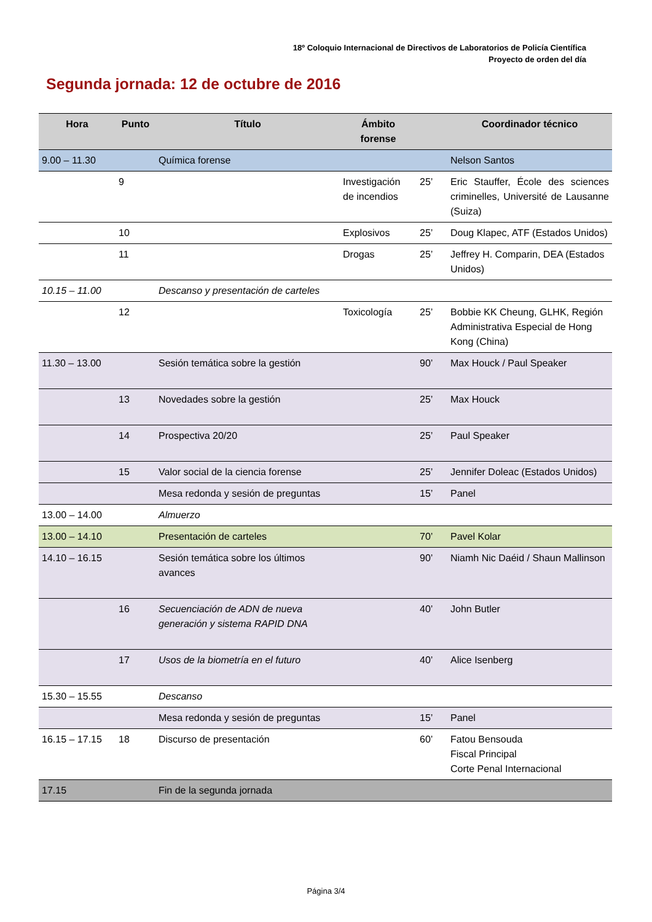18º Coloquio Internacional de Directivos de Laboratorios de Policía Científica
Proyecto de orden del día
Segunda jornada: 12 de octubre de 2016
| Hora | Punto | Título | Ámbito forense | | Coordinador técnico |
| --- | --- | --- | --- | --- | --- |
| 9.00 – 11.30 | | Química forense | | | Nelson Santos |
| | 9 | | Investigación de incendios | 25’ | Eric Stauffer, École des sciences criminelles, Université de Lausanne (Suiza) |
| | 10 | | Explosivos | 25’ | Doug Klapec, ATF (Estados Unidos) |
| | 11 | | Drogas | 25’ | Jeffrey H. Comparin, DEA (Estados Unidos) |
| 10.15 – 11.00 | | Descanso y presentación de carteles | | | |
| | 12 | | Toxicología | 25’ | Bobbie KK Cheung, GLHK, Región Administrativa Especial de Hong Kong (China) |
| 11.30 – 13.00 | | Sesión temática sobre la gestión | | 90’ | Max Houck / Paul Speaker |
| | 13 | Novedades sobre la gestión | | 25’ | Max Houck |
| | 14 | Prospectiva 20/20 | | 25’ | Paul Speaker |
| | 15 | Valor social de la ciencia forense | | 25’ | Jennifer Doleac (Estados Unidos) |
| | | Mesa redonda y sesión de preguntas | | 15’ | Panel |
| 13.00 – 14.00 | | Almuerzo | | | |
| 13.00 – 14.10 | | Presentación de carteles | | 70’ | Pavel Kolar |
| 14.10 – 16.15 | | Sesión temática sobre los últimos avances | | 90’ | Niamh Nic Daéid / Shaun Mallinson |
| | 16 | Secuenciación de ADN de nueva generación y sistema RAPID DNA | | 40’ | John Butler |
| | 17 | Usos de la biometría en el futuro | | 40’ | Alice Isenberg |
| 15.30 – 15.55 | | Descanso | | | |
| | | Mesa redonda y sesión de preguntas | | 15’ | Panel |
| 16.15 – 17.15 | 18 | Discurso de presentación | | 60’ | Fatou Bensouda Fiscal Principal Corte Penal Internacional |
| 17.15 | | Fin de la segunda jornada | | | |
Página 3/4